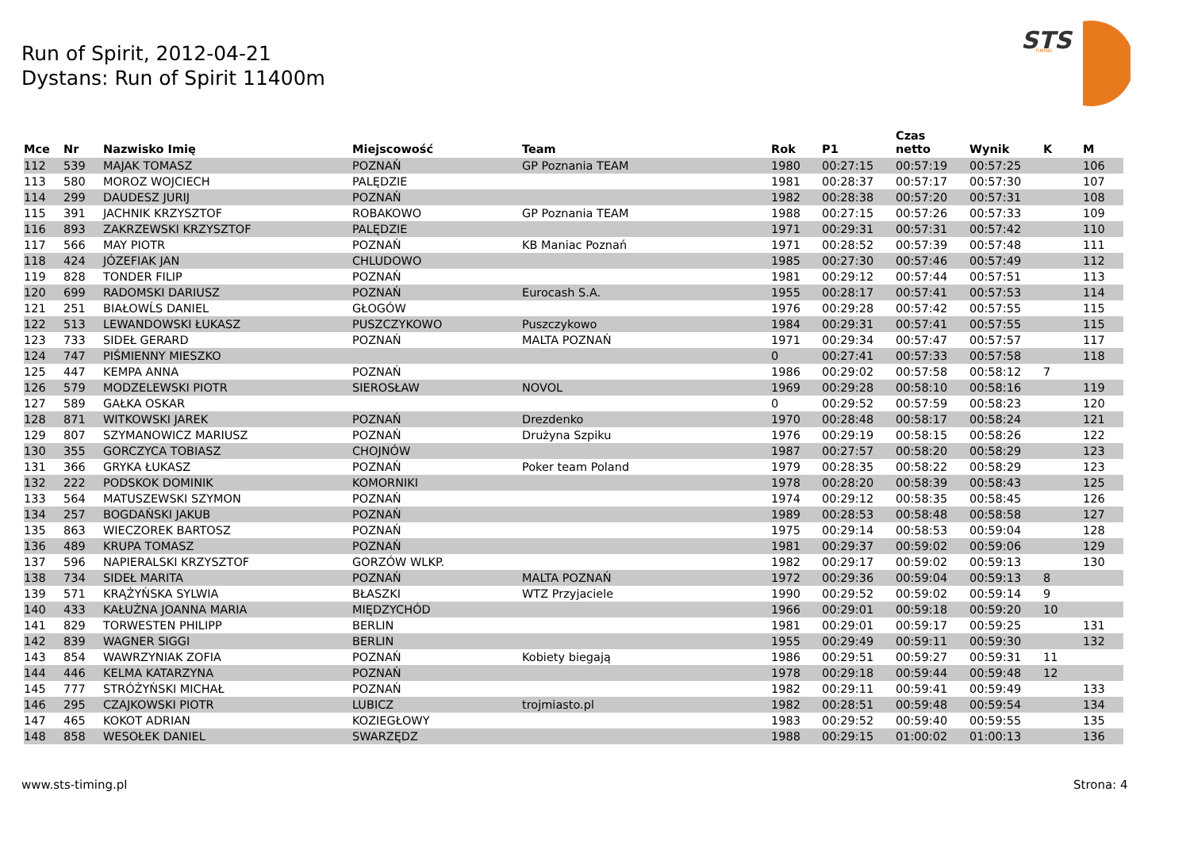Run of Spirit, 2012-04-21
Dystans: Run of Spirit 11400m
STS
TIMING
| Mce | Nr | Nazwisko Imię | Miejscowość | Team | Rok | P1 | Czas netto | Wynik | K | M |
| --- | --- | --- | --- | --- | --- | --- | --- | --- | --- | --- |
| 112 | 539 | MAJAK TOMASZ | POZNAŃ | GP Poznania TEAM | 1980 | 00:27:15 | 00:57:19 | 00:57:25 | | 106 |
| 113 | 580 | MOROZ WOJCIECH | PALĘDZIE | | 1981 | 00:28:37 | 00:57:17 | 00:57:30 | | 107 |
| 114 | 299 | DAUDESZ JURIJ | POZNAŃ | | 1982 | 00:28:38 | 00:57:20 | 00:57:31 | | 108 |
| 115 | 391 | JACHNIK KRZYSZTOF | ROBAKOWO | GP Poznania TEAM | 1988 | 00:27:15 | 00:57:26 | 00:57:33 | | 109 |
| 116 | 893 | ZAKRZEWSKI KRZYSZTOF | PALĘDZIE | | 1971 | 00:29:31 | 00:57:31 | 00:57:42 | | 110 |
| 117 | 566 | MAY PIOTR | POZNAŃ | KB Maniac Poznań | 1971 | 00:28:52 | 00:57:39 | 00:57:48 | | 111 |
| 118 | 424 | JÓZEFIAK JAN | CHLUDOWO | | 1985 | 00:27:30 | 00:57:46 | 00:57:49 | | 112 |
| 119 | 828 | TONDER FILIP | POZNAŃ | | 1981 | 00:29:12 | 00:57:44 | 00:57:51 | | 113 |
| 120 | 699 | RADOMSKI DARIUSZ | POZNAŃ | Eurocash S.A. | 1955 | 00:28:17 | 00:57:41 | 00:57:53 | | 114 |
| 121 | 251 | BIAŁOWĹS DANIEL | GŁOGÓW | | 1976 | 00:29:28 | 00:57:42 | 00:57:55 | | 115 |
| 122 | 513 | LEWANDOWSKI ŁUKASZ | PUSZCZYKOWO | Puszczykowo | 1984 | 00:29:31 | 00:57:41 | 00:57:55 | | 115 |
| 123 | 733 | SIDEŁ GERARD | POZNAŃ | MALTA POZNAŃ | 1971 | 00:29:34 | 00:57:47 | 00:57:57 | | 117 |
| 124 | 747 | PIŚMIENNY MIESZKO | | | 0 | 00:27:41 | 00:57:33 | 00:57:58 | | 118 |
| 125 | 447 | KEMPA ANNA | POZNAŃ | | 1986 | 00:29:02 | 00:57:58 | 00:58:12 | 7 | |
| 126 | 579 | MODZELEWSKI PIOTR | SIEROSŁAW | NOVOL | 1969 | 00:29:28 | 00:58:10 | 00:58:16 | | 119 |
| 127 | 589 | GAŁKA OSKAR | | | 0 | 00:29:52 | 00:57:59 | 00:58:23 | | 120 |
| 128 | 871 | WITKOWSKI JAREK | POZNAŃ | Drezdenko | 1970 | 00:28:48 | 00:58:17 | 00:58:24 | | 121 |
| 129 | 807 | SZYMANOWICZ MARIUSZ | POZNAŃ | Drużyna Szpiku | 1976 | 00:29:19 | 00:58:15 | 00:58:26 | | 122 |
| 130 | 355 | GORCZYCA TOBIASZ | CHOJNÓW | | 1987 | 00:27:57 | 00:58:20 | 00:58:29 | | 123 |
| 131 | 366 | GRYKA ŁUKASZ | POZNAŃ | Poker team Poland | 1979 | 00:28:35 | 00:58:22 | 00:58:29 | | 123 |
| 132 | 222 | PODSKOK DOMINIK | KOMORNIKI | | 1978 | 00:28:20 | 00:58:39 | 00:58:43 | | 125 |
| 133 | 564 | MATUSZEWSKI SZYMON | POZNAŃ | | 1974 | 00:29:12 | 00:58:35 | 00:58:45 | | 126 |
| 134 | 257 | BOGDAŃSKI JAKUB | POZNAŃ | | 1989 | 00:28:53 | 00:58:48 | 00:58:58 | | 127 |
| 135 | 863 | WIECZOREK BARTOSZ | POZNAŃ | | 1975 | 00:29:14 | 00:58:53 | 00:59:04 | | 128 |
| 136 | 489 | KRUPA TOMASZ | POZNAŃ | | 1981 | 00:29:37 | 00:59:02 | 00:59:06 | | 129 |
| 137 | 596 | NAPIERALSKI KRZYSZTOF | GORZÓW WLKP. | | 1982 | 00:29:17 | 00:59:02 | 00:59:13 | | 130 |
| 138 | 734 | SIDEŁ MARITA | POZNAŃ | MALTA POZNAŃ | 1972 | 00:29:36 | 00:59:04 | 00:59:13 | 8 | |
| 139 | 571 | KRĄŻYŃSKA SYLWIA | BŁASZKI | WTZ Przyjaciele | 1990 | 00:29:52 | 00:59:02 | 00:59:14 | 9 | |
| 140 | 433 | KAŁUŻNA JOANNA MARIA | MIĘDZYCHÓD | | 1966 | 00:29:01 | 00:59:18 | 00:59:20 | 10 | |
| 141 | 829 | TORWESTEN PHILIPP | BERLIN | | 1981 | 00:29:01 | 00:59:17 | 00:59:25 | | 131 |
| 142 | 839 | WAGNER SIGGI | BERLIN | | 1955 | 00:29:49 | 00:59:11 | 00:59:30 | | 132 |
| 143 | 854 | WAWRZYNIAK ZOFIA | POZNAŃ | Kobiety biegają | 1986 | 00:29:51 | 00:59:27 | 00:59:31 | 11 | |
| 144 | 446 | KELMA KATARZYNA | POZNAŃ | | 1978 | 00:29:18 | 00:59:44 | 00:59:48 | 12 | |
| 145 | 777 | STRÓŻYŃSKI MICHAŁ | POZNAŃ | | 1982 | 00:29:11 | 00:59:41 | 00:59:49 | | 133 |
| 146 | 295 | CZAJKOWSKI PIOTR | LUBICZ | trojmiasto.pl | 1982 | 00:28:51 | 00:59:48 | 00:59:54 | | 134 |
| 147 | 465 | KOKOT ADRIAN | KOZIEGŁOWY | | 1983 | 00:29:52 | 00:59:40 | 00:59:55 | | 135 |
| 148 | 858 | WESOŁEK DANIEL | SWARZĘDZ | | 1988 | 00:29:15 | 01:00:02 | 01:00:13 | | 136 |
www.sts-timing.pl Strona: 4